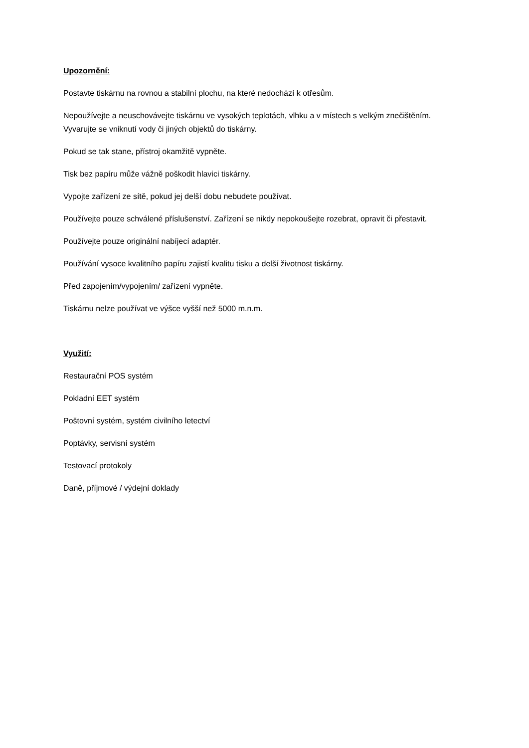Upozornění:
Postavte tiskárnu na rovnou a stabilní plochu, na které nedochází k otřesům.
Nepoužívejte a neuschovávejte tiskárnu ve vysokých teplotách, vlhku a v místech s velkým znečištěním. Vyvarujte se vniknutí vody či jiných objektů do tiskárny.
Pokud se tak stane, přístroj okamžitě vypněte.
Tisk bez papíru může vážně poškodit hlavici tiskárny.
Vypojte zařízení ze sítě, pokud jej delší dobu nebudete používat.
Používejte pouze schválené příslušenství. Zařízení se nikdy nepokoušejte rozebrat, opravit či přestavit.
Používejte pouze originální nabíjecí adaptér.
Používání vysoce kvalitního papíru zajistí kvalitu tisku a delší životnost tiskárny.
Před zapojením/vypojením/ zařízení vypněte.
Tiskárnu nelze používat ve výšce vyšší než 5000 m.n.m.
Využití:
Restaurační POS systém
Pokladní EET systém
Poštovní systém, systém civilního letectví
Poptávky, servisní systém
Testovací protokoly
Daně, příjmové / výdejní doklady